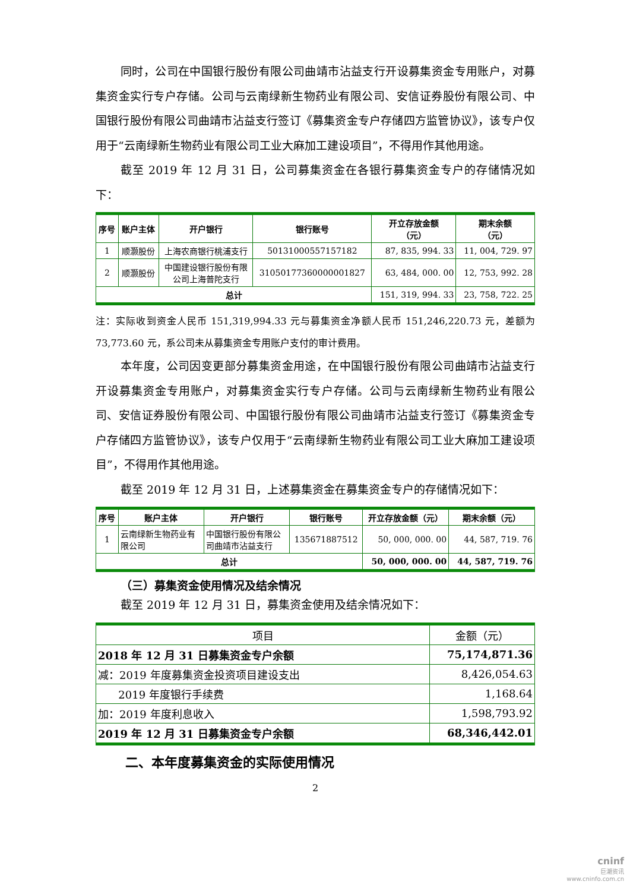同时，公司在中国银行股份有限公司曲靖市沾益支行开设募集资金专用账户，对募集资金实行专户存储。公司与云南绿新生物药业有限公司、安信证券股份有限公司、中国银行股份有限公司曲靖市沾益支行签订《募集资金专户存储四方监管协议》，该专户仅用于“云南绿新生物药业有限公司工业大麻加工建设项目”，不得用作其他用途。
截至 2019 年 12 月 31 日，公司募集资金在各银行募集资金专户的存储情况如下：
| 序号 | 账户主体 | 开户银行 | 银行账号 | 开立存放金额 （元） | 期末余额 （元） |
| --- | --- | --- | --- | --- | --- |
| 1 | 顺灏股份 | 上海农商银行桃浦支行 | 50131000557157182 | 87, 835, 994. 33 | 11, 004, 729. 97 |
| 2 | 顺灏股份 | 中国建设银行股份有限 公司上海普陀支行 | 31050177360000001827 | 63, 484, 000. 00 | 12, 753, 992. 28 |
| 总计 | | | | 151, 319, 994. 33 | 23, 758, 722. 25 |
注：实际收到资金人民币 151,319,994.33 元与募集资金净额人民币 151,246,220.73 元，差额为 73,773.60 元，系公司未从募集资金专用账户支付的审计费用。
本年度，公司因变更部分募集资金用途，在中国银行股份有限公司曲靖市沾益支行开设募集资金专用账户，对募集资金实行专户存储。公司与云南绿新生物药业有限公司、安信证券股份有限公司、中国银行股份有限公司曲靖市沾益支行签订《募集资金专户存储四方监管协议》，该专户仅用于“云南绿新生物药业有限公司工业大麻加工建设项目”，不得用作其他用途。
截至 2019 年 12 月 31 日，上述募集资金在募集资金专户的存储情况如下：
| 序号 | 账户主体 | 开户银行 | 银行账号 | 开立存放金额（元） | 期末余额（元） |
| --- | --- | --- | --- | --- | --- |
| 1 | 云南绿新生物药业有 限公司 | 中国银行股份有限公 司曲靖市沾益支行 | 135671887512 | 50, 000, 000. 00 | 44, 587, 719. 76 |
| 总计 | | | | 50, 000, 000. 00 | 44, 587, 719. 76 |
（三）募集资金使用情况及结余情况
截至 2019 年 12 月 31 日，募集资金使用及结余情况如下：
| 项目 | 金额（元） |
| --- | --- |
| 2018 年 12 月 31 日募集资金专户余额 | 75,174,871.36 |
| 减：2019 年度募集资金投资项目建设支出 | 8,426,054.63 |
| 2019 年度银行手续费 | 1,168.64 |
| 加：2019 年度利息收入 | 1,598,793.92 |
| 2019 年 12 月 31 日募集资金专户余额 | 68,346,442.01 |
二、本年度募集资金的实际使用情况
2
cninf
巨潮资讯
www.cninfo.com.cn